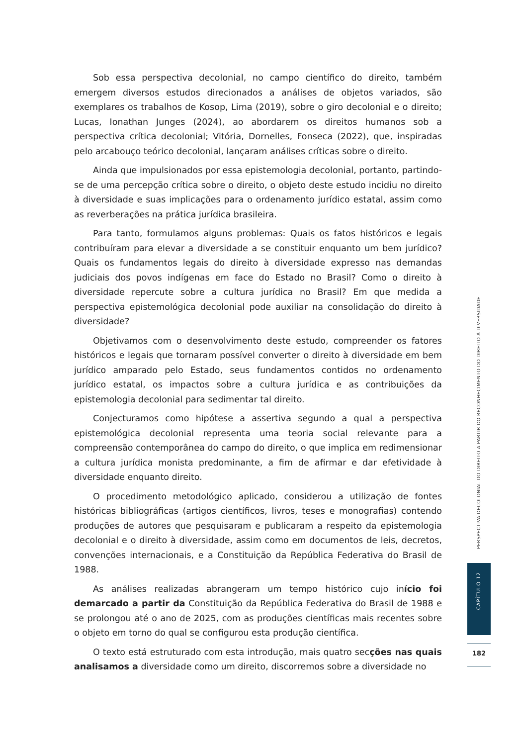Sob essa perspectiva decolonial, no campo científico do direito, também emergem diversos estudos direcionados a análises de objetos variados, são exemplares os trabalhos de Kosop, Lima (2019), sobre o giro decolonial e o direito; Lucas, Ionathan Junges (2024), ao abordarem os direitos humanos sob a perspectiva crítica decolonial; Vitória, Dornelles, Fonseca (2022), que, inspiradas pelo arcabouço teórico decolonial, lançaram análises críticas sobre o direito.
Ainda que impulsionados por essa epistemologia decolonial, portanto, partindo-se de uma percepção crítica sobre o direito, o objeto deste estudo incidiu no direito à diversidade e suas implicações para o ordenamento jurídico estatal, assim como as reverberações na prática jurídica brasileira.
Para tanto, formulamos alguns problemas: Quais os fatos históricos e legais contribuíram para elevar a diversidade a se constituir enquanto um bem jurídico? Quais os fundamentos legais do direito à diversidade expresso nas demandas judiciais dos povos indígenas em face do Estado no Brasil? Como o direito à diversidade repercute sobre a cultura jurídica no Brasil? Em que medida a perspectiva epistemológica decolonial pode auxiliar na consolidação do direito à diversidade?
Objetivamos com o desenvolvimento deste estudo, compreender os fatores históricos e legais que tornaram possível converter o direito à diversidade em bem jurídico amparado pelo Estado, seus fundamentos contidos no ordenamento jurídico estatal, os impactos sobre a cultura jurídica e as contribuições da epistemologia decolonial para sedimentar tal direito.
Conjecturamos como hipótese a assertiva segundo a qual a perspectiva epistemológica decolonial representa uma teoria social relevante para a compreensão contemporânea do campo do direito, o que implica em redimensionar a cultura jurídica monista predominante, a fim de afirmar e dar efetividade à diversidade enquanto direito.
O procedimento metodológico aplicado, considerou a utilização de fontes históricas bibliográficas (artigos científicos, livros, teses e monografias) contendo produções de autores que pesquisaram e publicaram a respeito da epistemologia decolonial e o direito à diversidade, assim como em documentos de leis, decretos, convenções internacionais, e a Constituição da República Federativa do Brasil de 1988.
As análises realizadas abrangeram um tempo histórico cujo início foi demarcado a partir da Constituição da República Federativa do Brasil de 1988 e se prolongou até o ano de 2025, com as produções científicas mais recentes sobre o objeto em torno do qual se configurou esta produção científica.
O texto está estruturado com esta introdução, mais quatro secções nas quais analisamos a diversidade como um direito, discorremos sobre a diversidade no
PERSPECTIVA DECOLONIAL DO DIREITO A PARTIR DO RECONHECIMENTO DO DIREITO À DIVERSIDADE
CAPÍTULO 12
182